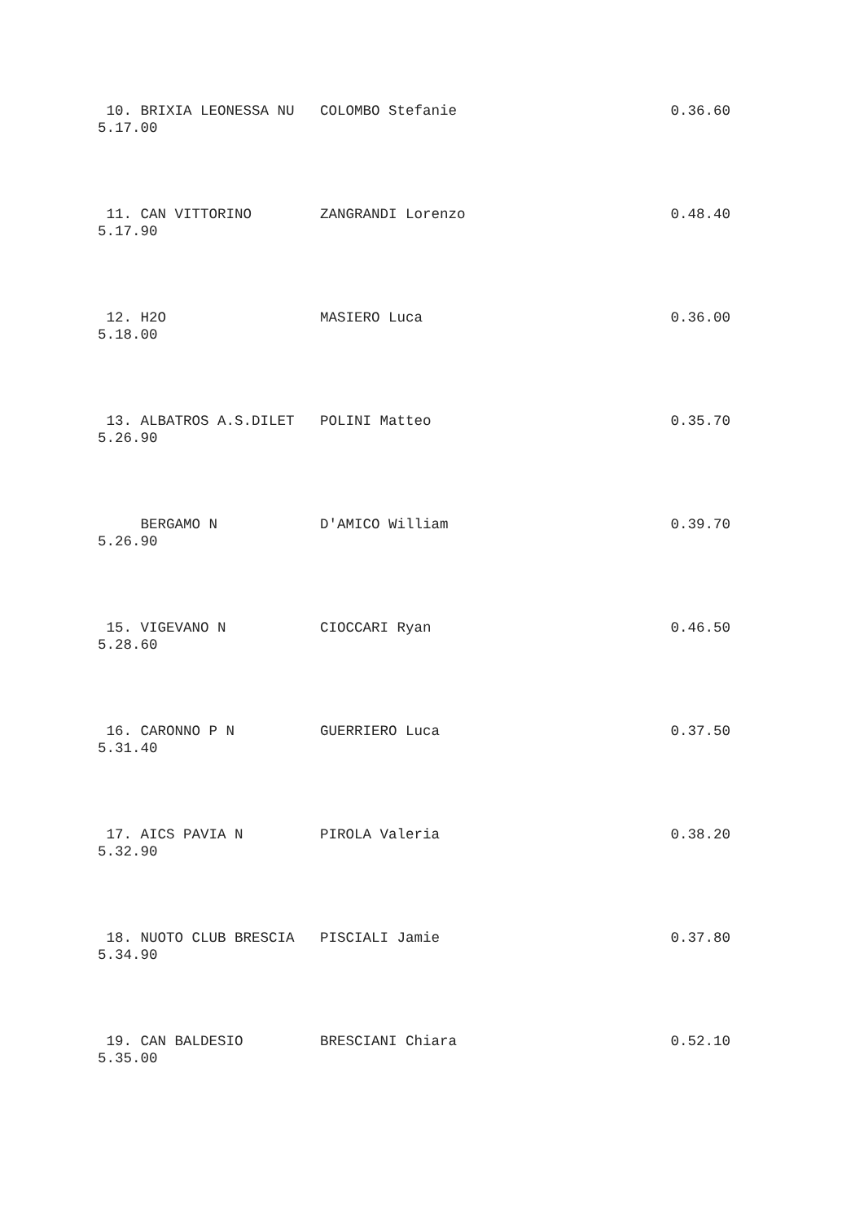10. BRIXIA LEONESSA NU   COLOMBO Stefanie                         0.36.60
5.17.00
 11. CAN VITTORINO        ZANGRANDI Lorenzo                        0.48.40
5.17.90
 12. H2O                  MASIERO Luca                             0.36.00
5.18.00
 13. ALBATROS A.S.DILET   POLINI Matteo                            0.35.70
5.26.90
     BERGAMO N            D'AMICO William                          0.39.70
5.26.90
 15. VIGEVANO N           CIOCCARI Ryan                            0.46.50
5.28.60
 16. CARONNO P N          GUERRIERO Luca                           0.37.50
5.31.40
 17. AICS PAVIA N         PIROLA Valeria                           0.38.20
5.32.90
 18. NUOTO CLUB BRESCIA   PISCIALI Jamie                           0.37.80
5.34.90
 19. CAN BALDESIO         BRESCIANI Chiara                         0.52.10
5.35.00